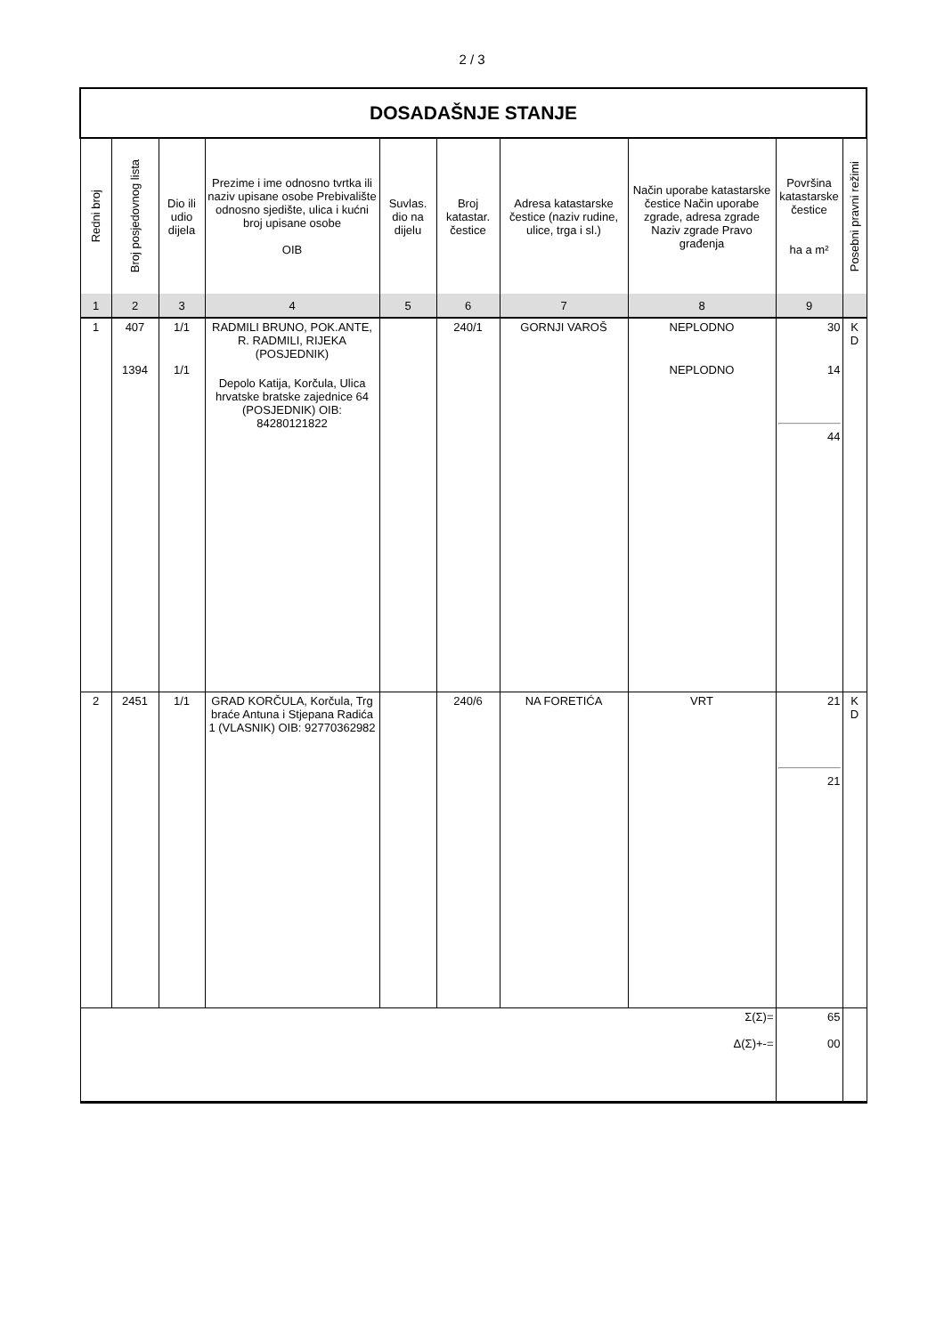2 / 3
| DOSADAŠNJE STANJE | | | | | | | | | |
| Redni broj | Broj posjedovnog lista | Dio ili udio dijela | Prezime i ime odnosno tvrtka ili naziv upisane osobe Prebivalište odnosno sjedište, ulica i kućni broj upisane osobe OIB | Suvlas. dio na dijelu | Broj katastar. čestice | Adresa katastarske čestice (naziv rudine, ulice, trga i sl.) | Način uporabe katastarske čestice Način uporabe zgrade, adresa zgrade Naziv zgrade Pravo građenja | Površina katastarske čestice ha a m² | Posebni pravni režimi |
| 1 | 2 | 3 | 4 | 5 | 6 | 7 | 8 | 9 | |
| 1 | 407 1394 | 1/1 1/1 | RADMILI BRUNO, POK.ANTE, R. RADMILI, RIJEKA (POSJEDNIK) Depolo Katija, Korčula, Ulica hrvatske bratske zajednice 64 (POSJEDNIK) OIB: 84280121822 | | 240/1 | GORNJI VAROŠ | NEPLODNO NEPLODNO | 30 14 44 | K D |
| 2 | 2451 | 1/1 | GRAD KORČULA, Korčula, Trg braće Antuna i Stjepana Radića 1 (VLASNIK) OIB: 92770362982 | | 240/6 | NA FORETIĆA | VRT | 21 21 | K D |
| Σ(Σ)= Δ(Σ)+-= | | | | | | | | 65 00 | |